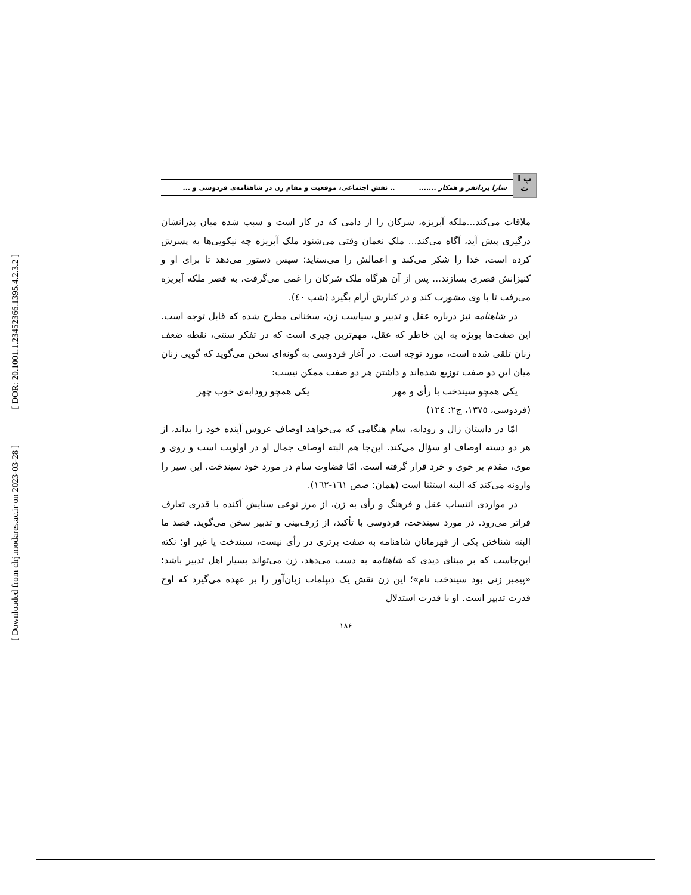[ DOR: 20.1001.1.23452366.1395.4.2.3.2 ]
[ Downloaded from clrj.modares.ac.ir on 2023-03-28 ]
پ ا ت
سارا یزدانفر و همکار ......... نقش اجتماعی، موقعیت و مقام زن در شاهنامه‌ی فردوسی و ...
ملاقات می‌کند...ملکه آبریزه، شرکان را از دامی که در کار است و سبب شده میان پدرانشان درگیری پیش آید، آگاه می‌کند... ملک نعمان وقتی می‌شنود ملک آبریزه چه نیکویی‌ها به پسرش کرده است، خدا را شکر می‌کند و اعمالش را می‌ستاید؛ سپس دستور می‌دهد تا برای او و کنیزانش قصری بسازند... پس از آن هرگاه ملک شرکان را غمی می‌گرفت، به قصر ملکه آبریزه می‌رفت تا با وی مشورت کند و در کنارش آرام بگیرد (شب ٤٠).
در شاهنامه نیز درباره عقل و تدبیر و سیاست زن، سخنانی مطرح شده که قابل توجه است. این صفت‌ها بویژه به این خاطر که عقل، مهم‌ترین چیزی است که در تفکر سنتی، نقطه ضعف زنان تلقی شده است، مورد توجه است. در آغاز فردوسی به گونه‌ای سخن می‌گوید که گویی زنان میان این دو صفت توزیع شده‌اند و داشتن هر دو صفت ممکن نیست:
یکی همچو سیندخت با رأی و مهر یکی همچو رودابه‌ی خوب چهر
(فردوسی، ١٣٧٥، ج٢: ١٢٤)
امّا در داستان زال و رودابه، سام هنگامی که می‌خواهد اوصاف عروس آینده خود را بداند، از هر دو دسته اوصاف او سؤال می‌کند. این‌جا هم البته اوصاف جمال او در اولویت است و روی و موی، مقدم بر خوی و خرد قرار گرفته است. امّا قضاوت سام در مورد خود سیندخت، این سیر را وارونه می‌کند که البته استثنا است (همان: صص ١٦١-١٦٢).
در مواردی انتساب عقل و فرهنگ و رأی به زن، از مرز نوعی ستایش آکنده با قدری تعارف فراتر می‌رود. در مورد سیندخت، فردوسی با تأکید، از ژرف‌بینی و تدبیر سخن می‌گوید. قصد ما البته شناختن یکی از قهرمانان شاهنامه به صفت برتری در رأی نیست، سیندخت یا غیر او؛ نکته این‌جاست که بر مبنای دیدی که شاهنامه به دست می‌دهد، زن می‌تواند بسیار اهل تدبیر باشد: «پیمبر زنی بود سیندخت نام»؛ این زن نقش یک دیپلمات زبان‌آور را بر عهده می‌گیرد که اوج قدرت تدبیر است. او با قدرت استدلال
١٨۶